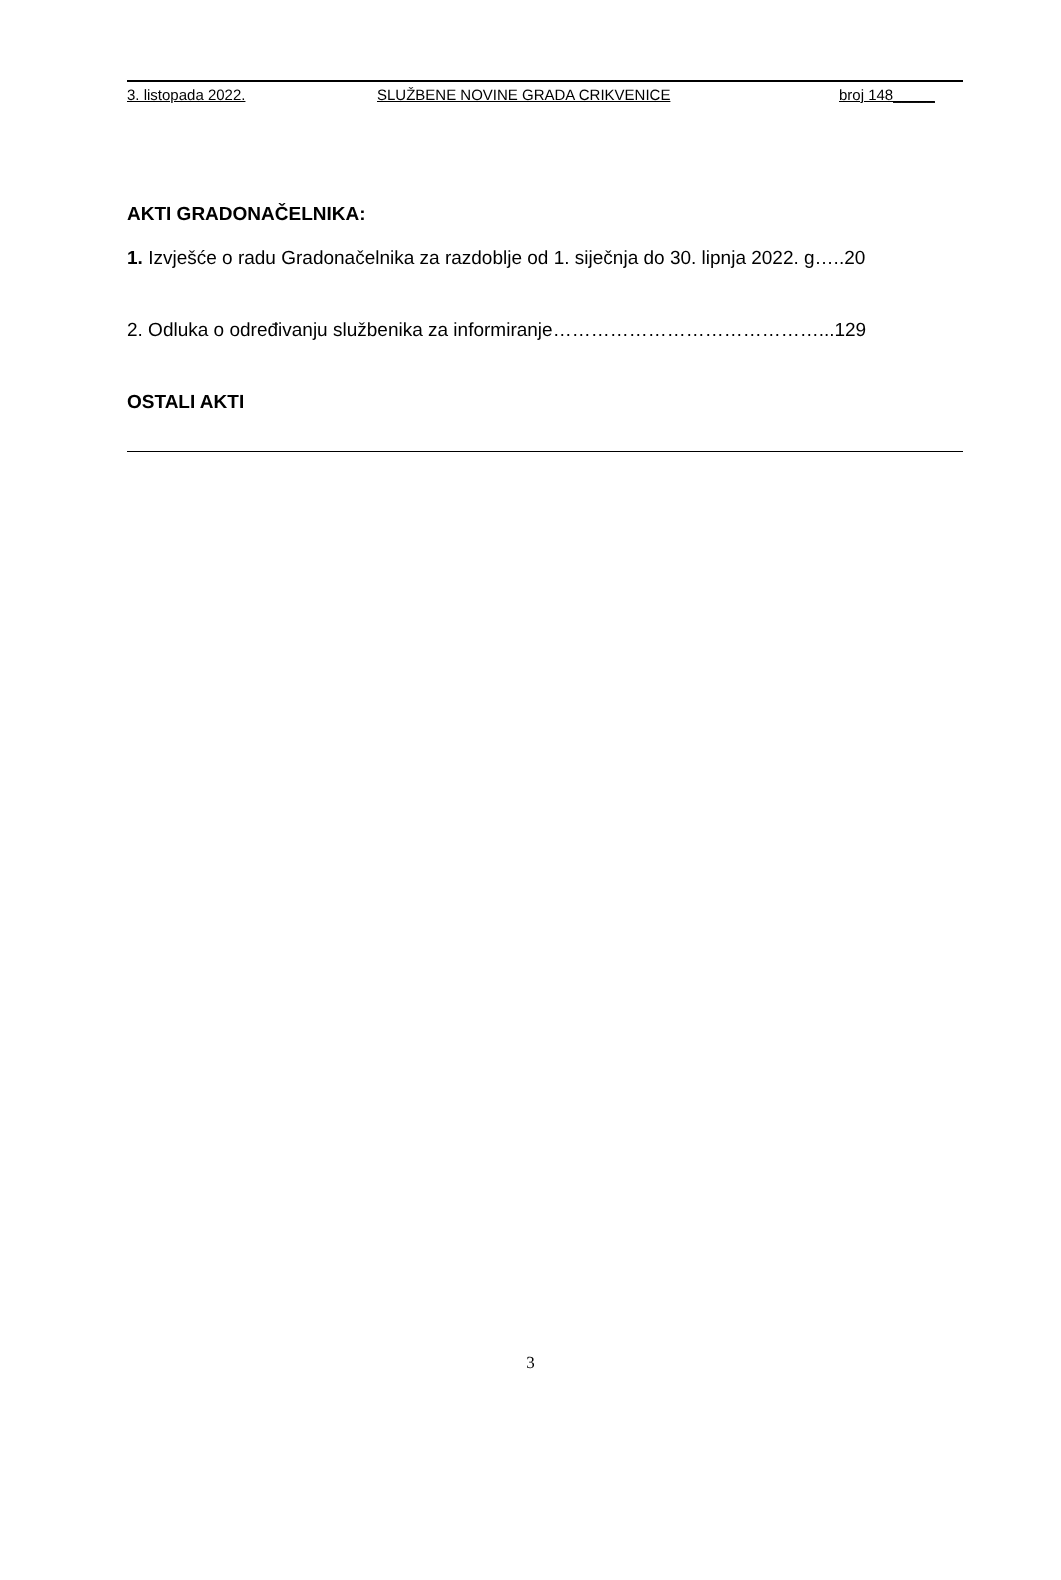3. listopada 2022. SLUŽBENE NOVINE GRADA CRIKVENICE broj 148_____
AKTI GRADONAČELNIKA:
1. Izvješće o radu Gradonačelnika za razdoblje od 1. siječnja do 30. lipnja 2022. g…..20
2. Odluka o određivanju službenika za informiranje……………………………………...129
OSTALI AKTI
3